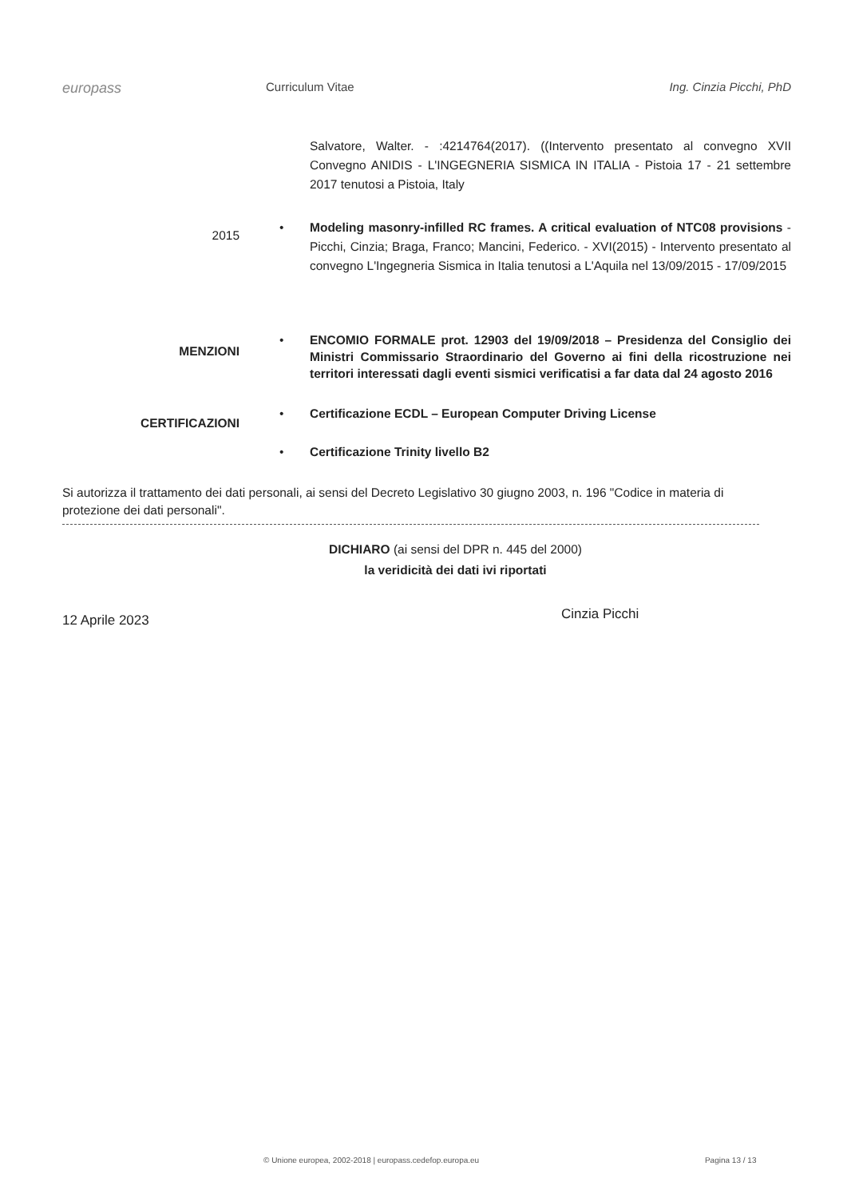europass
Curriculum Vitae Ing. Cinzia Picchi, PhD
Salvatore, Walter. - :4214764(2017). ((Intervento presentato al convegno XVII Convegno ANIDIS - L'INGEGNERIA SISMICA IN ITALIA - Pistoia 17 - 21 settembre 2017 tenutosi a Pistoia, Italy
2015
• Modeling masonry-infilled RC frames. A critical evaluation of NTC08 provisions - Picchi, Cinzia; Braga, Franco; Mancini, Federico. - XVI(2015) - Intervento presentato al convegno L'Ingegneria Sismica in Italia tenutosi a L'Aquila nel 13/09/2015 - 17/09/2015
MENZIONI
• ENCOMIO FORMALE prot. 12903 del 19/09/2018 – Presidenza del Consiglio dei Ministri Commissario Straordinario del Governo ai fini della ricostruzione nei territori interessati dagli eventi sismici verificatisi a far data dal 24 agosto 2016
CERTIFICAZIONI
•
•
Certificazione ECDL – European Computer Driving License
Certificazione Trinity livello B2
Si autorizza il trattamento dei dati personali, ai sensi del Decreto Legislativo 30 giugno 2003, n. 196 "Codice in materia di protezione dei dati personali".
DICHIARO (ai sensi del DPR n. 445 del 2000)
la veridicità dei dati ivi riportati
12 Aprile 2023
Cinzia Picchi
© Unione europea, 2002-2018 | europass.cedefop.europa.eu Pagina 13 / 13